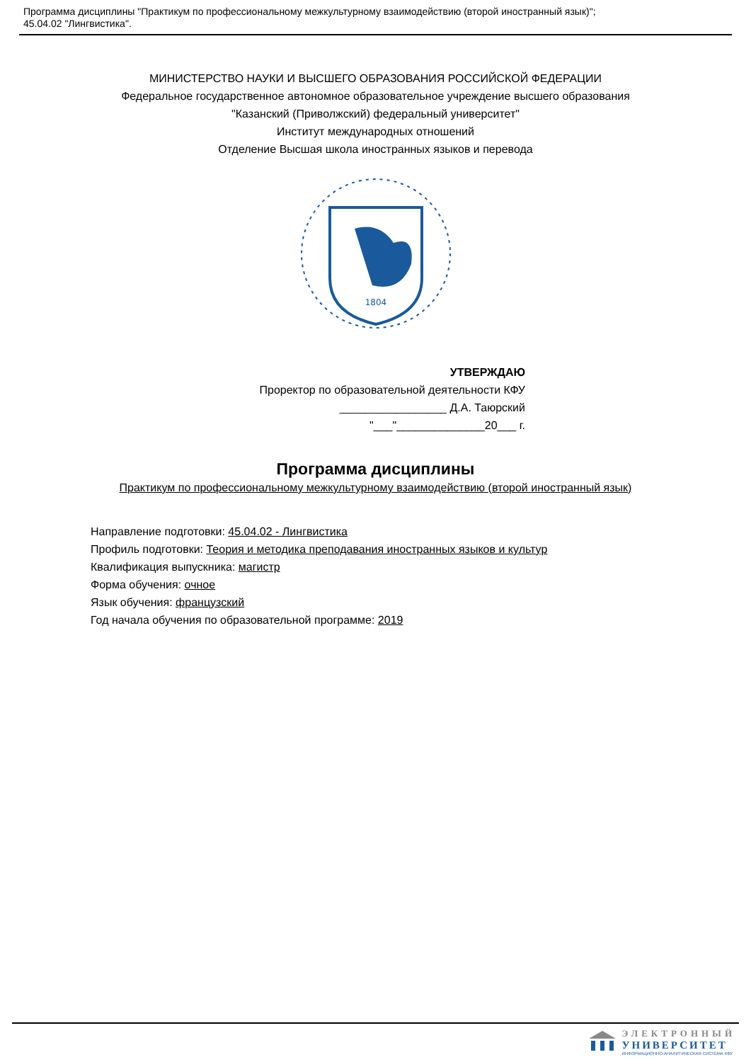Программа дисциплины "Практикум по профессиональному межкультурному взаимодействию (второй иностранный язык)";
45.04.02 "Лингвистика".
МИНИСТЕРСТВО НАУКИ И ВЫСШЕГО ОБРАЗОВАНИЯ РОССИЙСКОЙ ФЕДЕРАЦИИ
Федеральное государственное автономное образовательное учреждение высшего образования
"Казанский (Приволжский) федеральный университет"
Институт международных отношений
Отделение Высшая школа иностранных языков и перевода
1804
УТВЕРЖДАЮ
Проректор по образовательной деятельности КФУ
_________________ Д.А. Таюрский
"___"______________20___ г.
Программа дисциплины
Практикум по профессиональному межкультурному взаимодействию (второй иностранный язык)
Направление подготовки: 45.04.02 - Лингвистика
Профиль подготовки: Теория и методика преподавания иностранных языков и культур
Квалификация выпускника: магистр
Форма обучения: очное
Язык обучения: французский
Год начала обучения по образовательной программе: 2019
ЭЛЕКТРОННЫЙ
УНИВЕРСИТЕТ
ИНФОРМАЦИОННО-АНАЛИТИЧЕСКАЯ СИСТЕМА КФУ